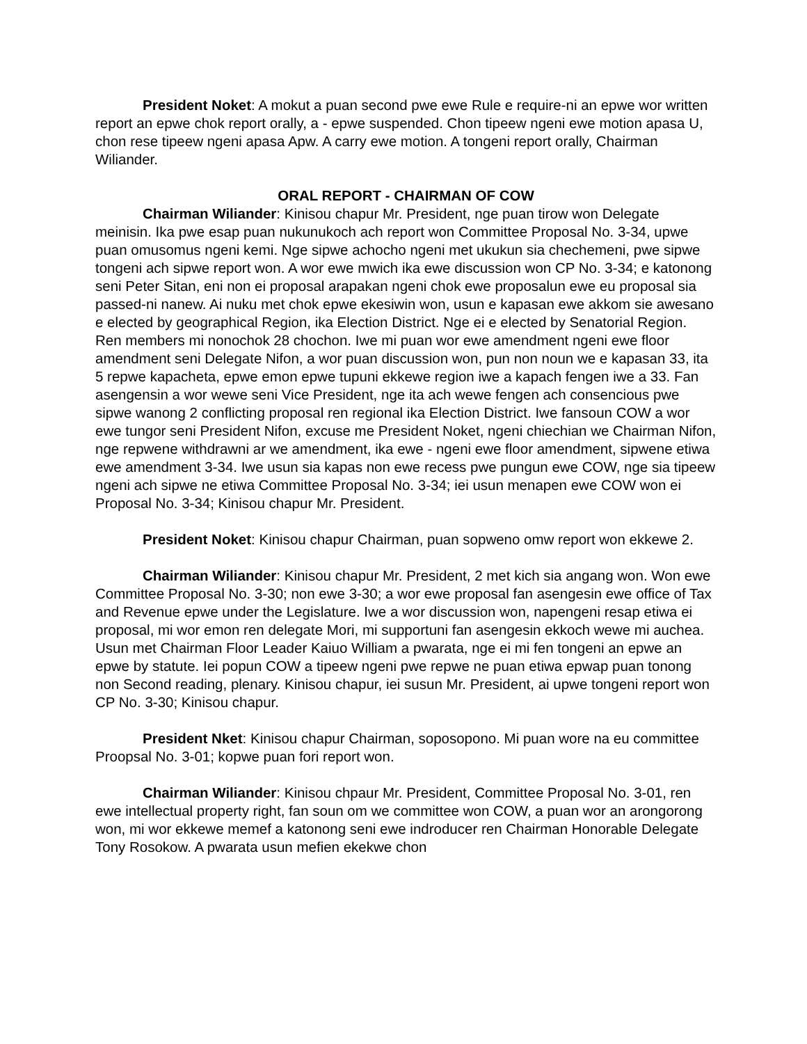President Noket: A mokut a puan second pwe ewe Rule e require-ni an epwe wor written report an epwe chok report orally, a - epwe suspended. Chon tipeew ngeni ewe motion apasa U, chon rese tipeew ngeni apasa Apw. A carry ewe motion. A tongeni report orally, Chairman Wiliander.
ORAL REPORT - CHAIRMAN OF COW
Chairman Wiliander: Kinisou chapur Mr. President, nge puan tirow won Delegate meinisin. Ika pwe esap puan nukunukoch ach report won Committee Proposal No. 3-34, upwe puan omusomus ngeni kemi. Nge sipwe achocho ngeni met ukukun sia chechemeni, pwe sipwe tongeni ach sipwe report won. A wor ewe mwich ika ewe discussion won CP No. 3-34; e katonong seni Peter Sitan, eni non ei proposal arapakan ngeni chok ewe proposalun ewe eu proposal sia passed-ni nanew. Ai nuku met chok epwe ekesiwin won, usun e kapasan ewe akkom sie awesano e elected by geographical Region, ika Election District. Nge ei e elected by Senatorial Region. Ren members mi nonochok 28 chochon. Iwe mi puan wor ewe amendment ngeni ewe floor amendment seni Delegate Nifon, a wor puan discussion won, pun non noun we e kapasan 33, ita 5 repwe kapacheta, epwe emon epwe tupuni ekkewe region iwe a kapach fengen iwe a 33. Fan asengensin a wor wewe seni Vice President, nge ita ach wewe fengen ach consencious pwe sipwe wanong 2 conflicting proposal ren regional ika Election District. Iwe fansoun COW a wor ewe tungor seni President Nifon, excuse me President Noket, ngeni chiechian we Chairman Nifon, nge repwene withdrawni ar we amendment, ika ewe - ngeni ewe floor amendment, sipwene etiwa ewe amendment 3-34. Iwe usun sia kapas non ewe recess pwe pungun ewe COW, nge sia tipeew ngeni ach sipwe ne etiwa Committee Proposal No. 3-34; iei usun menapen ewe COW won ei Proposal No. 3-34; Kinisou chapur Mr. President.
President Noket: Kinisou chapur Chairman, puan sopweno omw report won ekkewe 2.
Chairman Wiliander: Kinisou chapur Mr. President, 2 met kich sia angang won. Won ewe Committee Proposal No. 3-30; non ewe 3-30; a wor ewe proposal fan asengesin ewe office of Tax and Revenue epwe under the Legislature. Iwe a wor discussion won, napengeni resap etiwa ei proposal, mi wor emon ren delegate Mori, mi supportuni fan asengesin ekkoch wewe mi auchea. Usun met Chairman Floor Leader Kaiuo William a pwarata, nge ei mi fen tongeni an epwe an epwe by statute. Iei popun COW a tipeew ngeni pwe repwe ne puan etiwa epwap puan tonong non Second reading, plenary. Kinisou chapur, iei susun Mr. President, ai upwe tongeni report won CP No. 3-30; Kinisou chapur.
President Nket: Kinisou chapur Chairman, soposopono. Mi puan wore na eu committee Proopsal No. 3-01; kopwe puan fori report won.
Chairman Wiliander: Kinisou chpaur Mr. President, Committee Proposal No. 3-01, ren ewe intellectual property right, fan soun om we committee won COW, a puan wor an arongorong won, mi wor ekkewe memef a katonong seni ewe indroducer ren Chairman Honorable Delegate Tony Rosokow. A pwarata usun mefien ekekwe chon